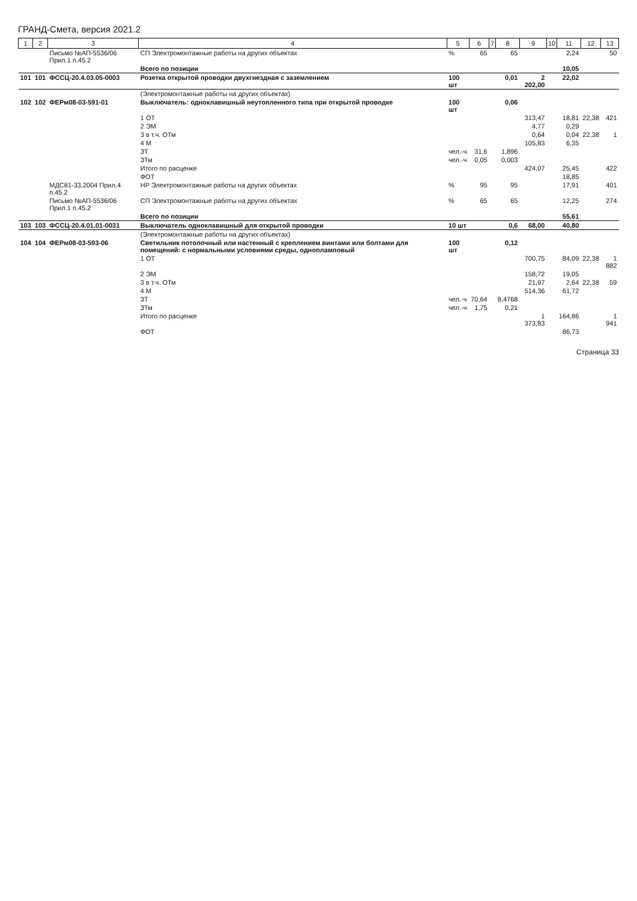ГРАНД-Смета, версия 2021.2
| 1 | 2 | 3 | 4 | 5 | 6 | 7 | 8 | 9 | 10 | 11 | 12 | 13 |
| --- | --- | --- | --- | --- | --- | --- | --- | --- | --- | --- | --- | --- |
| | | Письмо №АП-5536/06 Прил.1 п.45.2 | СП Электромонтажные работы на других объектах | % | 65 | | 65 | | | 2,24 | | 50 |
| | | | Всего по позиции | | | | | | | 10,05 | | |
| 101 | 101 | ФССЦ-20.4.03.05-0003 | Розетка открытой проводки двухгнездная с заземлением | 100 шт | | | 0,01 | 2 202,00 | | 22,02 | | |
| | | | (Электромонтажные работы на других объектах) | | | | | | | | | |
| 102 | 102 | ФЕРм08-03-591-01 | Выключатель: одноклавишный неутопленного типа при открытой проводке | 100 шт | | | 0,06 | | | | | |
| | | | 1 ОТ | | | | | 313,47 | | 18,81 | 22,38 | 421 |
| | | | 2 ЭМ | | | | | 4,77 | | 0,29 | | |
| | | | 3 в т.ч. ОТм | | | | | 0,64 | | 0,04 | 22,38 | 1 |
| | | | 4 М | | | | | 105,83 | | 6,35 | | |
| | | | ЗТ | чел.-ч | 31,6 | | 1,896 | | | | | |
| | | | ЗТм | чел.-ч | 0,05 | | 0,003 | | | | | |
| | | | Итого по расценке | | | | | 424,07 | | 25,45 | | 422 |
| | | | ФОТ | | | | | | | 18,85 | | |
| | | МДС81-33.2004 Прил.4 п.45.2 | НР Электромонтажные работы на других объектах | % | 95 | | 95 | | | 17,91 | | 401 |
| | | Письмо №АП-5536/06 Прил.1 п.45.2 | СП Электромонтажные работы на других объектах | % | 65 | | 65 | | | 12,25 | | 274 |
| | | | Всего по позиции | | | | | | | 55,61 | | |
| 103 | 103 | ФССЦ-20.4.01.01-0031 | Выключатель одноклавишный для открытой проводки | 10 шт | | | 0,6 | 68,00 | | 40,80 | | |
| | | | (Электромонтажные работы на других объектах) | | | | | | | | | |
| 104 | 104 | ФЕРм08-03-593-06 | Светильник потолочный или настенный с креплением винтами или болтами для помещений: с нормальными условиями среды, однопламповый | 100 шт | | | 0,12 | | | | | |
| | | | 1 ОТ | | | | | 700,75 | | 84,09 | 22,38 | 1 882 |
| | | | 2 ЭМ | | | | | 158,72 | | 19,05 | | |
| | | | 3 в т.ч. ОТм | | | | | 21,97 | | 2,64 | 22,38 | 59 |
| | | | 4 М | | | | | 514,36 | | 61,72 | | |
| | | | ЗТ | чел.-ч | 70,64 | | 8,4768 | | | | | |
| | | | ЗТм | чел.-ч | 1,75 | | 0,21 | | | | | |
| | | | Итого по расценке | | | | | 1 373,83 | | 164,86 | | 1 941 |
| | | | ФОТ | | | | | | | 86,73 | | |
Страница 33